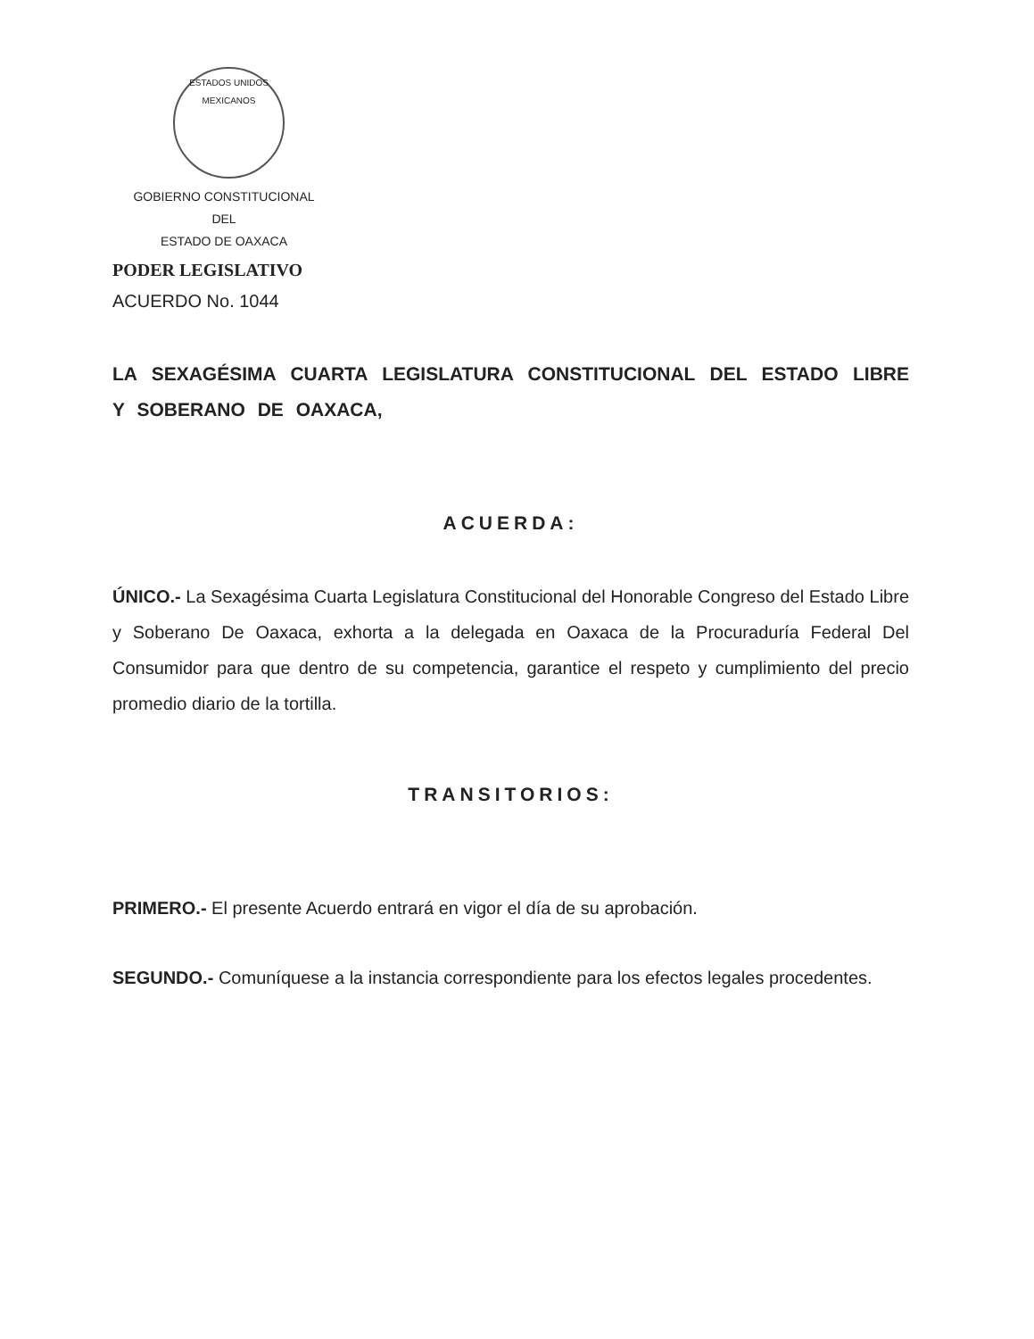ESTADOS UNIDOS MEXICANOS
GOBIERNO CONSTITUCIONAL
DEL
ESTADO DE OAXACA
PODER LEGISLATIVO
ACUERDO No. 1044
LA SEXAGÉSIMA CUARTA LEGISLATURA CONSTITUCIONAL DEL ESTADO LIBRE Y SOBERANO DE OAXACA,
ACUERDA:
ÚNICO.- La Sexagésima Cuarta Legislatura Constitucional del Honorable Congreso del Estado Libre y Soberano De Oaxaca, exhorta a la delegada en Oaxaca de la Procuraduría Federal Del Consumidor para que dentro de su competencia, garantice el respeto y cumplimiento del precio promedio diario de la tortilla.
TRANSITORIOS:
PRIMERO.- El presente Acuerdo entrará en vigor el día de su aprobación.
SEGUNDO.- Comuníquese a la instancia correspondiente para los efectos legales procedentes.